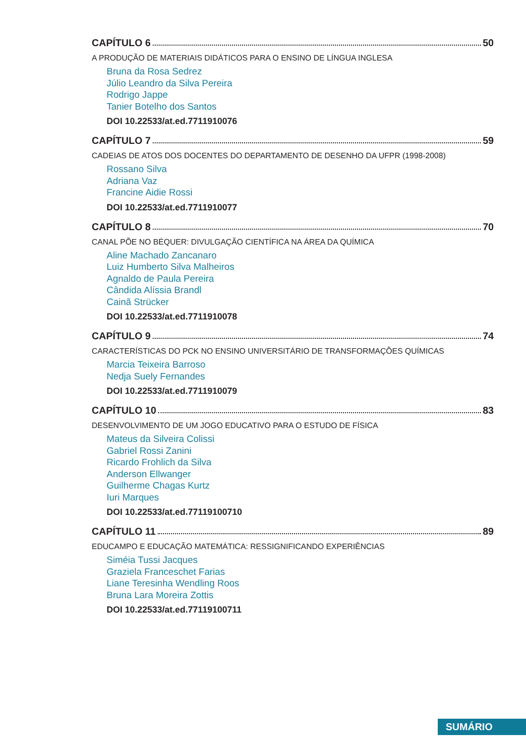CAPÍTULO 6 50
A PRODUÇÃO DE MATERIAIS DIDÁTICOS PARA O ENSINO DE LÍNGUA INGLESA
Bruna da Rosa Sedrez
Júlio Leandro da Silva Pereira
Rodrigo Jappe
Tanier Botelho dos Santos
DOI 10.22533/at.ed.7711910076
CAPÍTULO 7 59
CADEIAS DE ATOS DOS DOCENTES DO DEPARTAMENTO DE DESENHO DA UFPR (1998-2008)
Rossano Silva
Adriana Vaz
Francine Aidie Rossi
DOI 10.22533/at.ed.7711910077
CAPÍTULO 8 70
CANAL PÕE NO BÉQUER: DIVULGAÇÃO CIENTÍFICA NA ÁREA DA QUÍMICA
Aline Machado Zancanaro
Luiz Humberto Silva Malheiros
Agnaldo de Paula Pereira
Cândida Alíssia Brandl
Cainã Strücker
DOI 10.22533/at.ed.7711910078
CAPÍTULO 9 74
CARACTERÍSTICAS DO PCK NO ENSINO UNIVERSITÁRIO DE TRANSFORMAÇÕES QUÍMICAS
Marcia Teixeira Barroso
Nedja Suely Fernandes
DOI 10.22533/at.ed.7711910079
CAPÍTULO 10 83
DESENVOLVIMENTO DE UM JOGO EDUCATIVO PARA O ESTUDO DE FÍSICA
Mateus da Silveira Colissi
Gabriel Rossi Zanini
Ricardo Frohlich da Silva
Anderson Ellwanger
Guilherme Chagas Kurtz
Iuri Marques
DOI 10.22533/at.ed.77119100710
CAPÍTULO 11 89
EDUCAMPO E EDUCAÇÃO MATEMÁTICA: RESSIGNIFICANDO EXPERIÊNCIAS
Siméia Tussi Jacques
Graziela Franceschet Farias
Liane Teresinha Wendling Roos
Bruna Lara Moreira Zottis
DOI 10.22533/at.ed.77119100711
SUMÁRIO